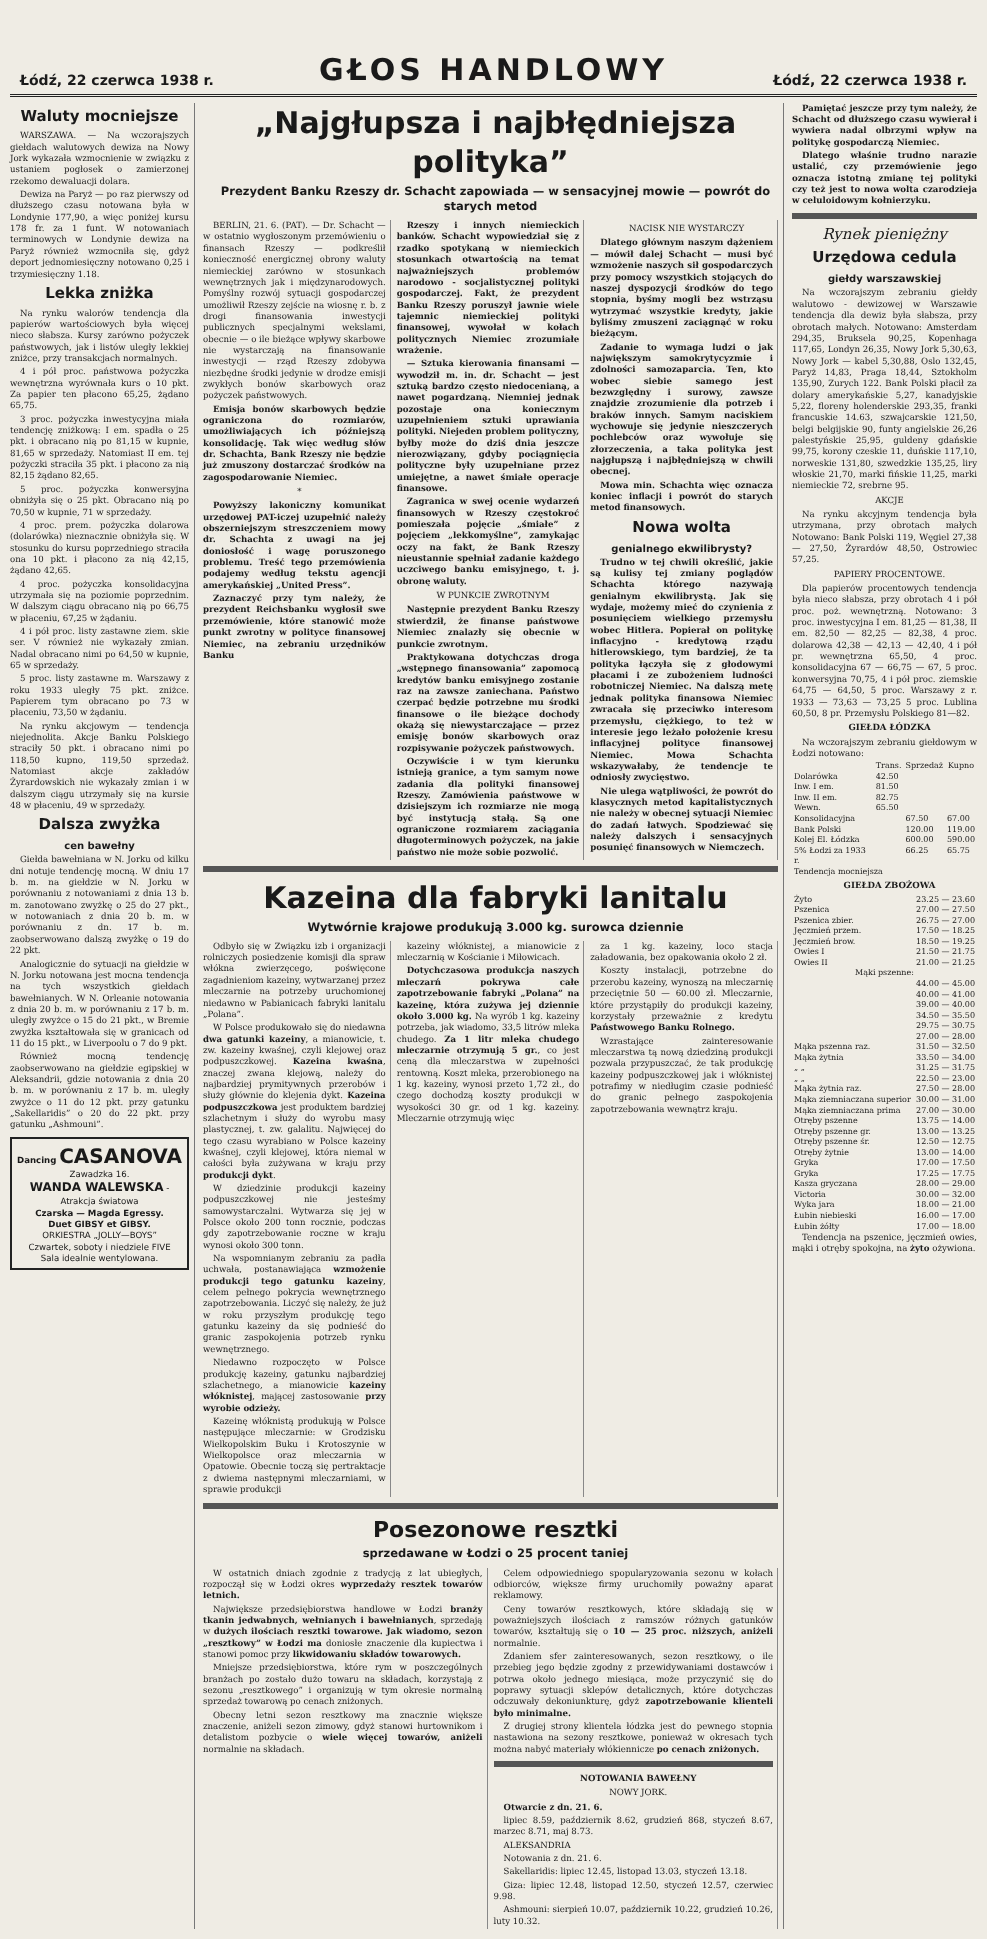Łódź, 22 czerwca 1938 r. GŁOS HANDLOWY Łódź, 22 czerwca 1938 r.
Waluty mocniejsze
WARSZAWA. — Na wczorajszych giełdach walutowych dewiza na Nowy Jork wykazała wzmocnienie w związku z ustaniem pogłosek o zamierzonej rzekomo dewaluacji dolara.
Dewiza na Paryż — po raz pierwszy od dłuższego czasu notowana była w Londynie 177,90, a więc poniżej kursu 178 fr. za 1 funt. W notowaniach terminowych w Londynie dewiza na Paryż również wzmocniła się, gdyż deport jednomiesięczny notowano 0,25 i trzymiesięczny 1.18.
Lekka zniżka
Na rynku walorów tendencja dla papierów wartościowych była więcej nieco słabsza. Kursy zarówno pożyczek państwowych, jak i listów uległy lekkiej zniżce, przy transakcjach normalnych.
4 i pół proc. państwowa pożyczka wewnętrzna wyrównała kurs o 10 pkt. Za papier ten płacono 65,25, żądano 65,75.
3 proc. pożyczka inwestycyjna miała tendencję zniżkową: I em. spadła o 25 pkt. i obracano nią po 81,15 w kupnie, 81,65 w sprzedaży. Natomiast II em. tej pożyczki straciła 35 pkt. i płacono za nią 82,15 żądano 82,65.
5 proc. pożyczka konwersyjna obniżyła się o 25 pkt. Obracano nią po 70,50 w kupnie, 71 w sprzedaży.
4 proc. prem. pożyczka dolarowa (dolarówka) nieznacznie obniżyła się. W stosunku do kursu poprzedniego straciła ona 10 pkt. i płacono za nią 42,15, żądano 42,65.
4 proc. pożyczka konsolidacyjna utrzymała się na poziomie poprzednim. W dalszym ciągu obracano nią po 66,75 w płaceniu, 67,25 w żądaniu.
4 i pół proc. listy zastawne ziem. skie ser. V również nie wykazały zmian. Nadal obracano nimi po 64,50 w kupnie, 65 w sprzedaży.
5 proc. listy zastawne m. Warszawy z roku 1933 uległy 75 pkt. zniżce. Papierem tym obracano po 73 w płaceniu, 73,50 w żądaniu.
Na rynku akcjowym — tendencja niejednolita. Akcje Banku Polskiego straciły 50 pkt. i obracano nimi po 118,50 kupno, 119,50 sprzedaż. Natomiast akcje zakładów Żyrardowskich nie wykazały zmian i w dalszym ciągu utrzymały się na kursie 48 w płaceniu, 49 w sprzedaży.
Dalsza zwyżka
cen bawełny
Giełda bawełniana w N. Jorku od kilku dni notuje tendencję mocną. W dniu 17 b. m. na giełdzie w N. Jorku w porównaniu z notowaniami z dnia 13 b. m. zanotowano zwyżkę o 25 do 27 pkt., w notowaniach z dnia 20 b. m. w porównaniu z dn. 17 b. m. zaobserwowano dalszą zwyżkę o 19 do 22 pkt.
Analogicznie do sytuacji na giełdzie w N. Jorku notowana jest mocna tendencja na tych wszystkich giełdach bawełnianych. W N. Orleanie notowania z dnia 20 b. m. w porównaniu z 17 b. m. uległy zwyżce o 15 do 21 pkt., w Bremie zwyżka kształtowała się w granicach od 11 do 15 pkt., w Liverpoolu o 7 do 9 pkt.
Również mocną tendencję zaobserwowano na giełdzie egipskiej w Aleksandrii, gdzie notowania z dnia 20 b. m. w porównaniu z 17 b. m. uległy zwyżce o 11 do 12 pkt. przy gatunku „Sakellaridis” o 20 do 22 pkt. przy gatunku „Ashmouni”.
Dancing CASANOVA
Zawadzka 16.
WANDA WALEWSKA - Atrakcja światowa
Czarska — Magda Egressy.
Duet GIBSY et GIBSY.
ORKIESTRA „JOLLY—BOYS”
Czwartek, soboty i niedziele FIVE
Sala idealnie wentylowana.
„Najgłupsza i najbłędniejsza polityka”
Prezydent Banku Rzeszy dr. Schacht zapowiada — w sensacyjnej mowie — powrót do starych metod
BERLIN, 21. 6. (PAT). — Dr. Schacht — w ostatnio wygłoszonym przemówieniu o finansach Rzeszy — podkreślił konieczność energicznej obrony waluty niemieckiej zarówno w stosunkach wewnętrznych jak i międzynarodowych. Pomyślny rozwój sytuacji gospodarczej umożliwił Rzeszy zejście na wiosnę r. b. z drogi finansowania inwestycji publicznych specjalnymi wekslami, obecnie — o ile bieżące wpływy skarbowe nie wystarczają na finansowanie inwestycji — rząd Rzeszy zdobywa niezbędne środki jedynie w drodze emisji zwykłych bonów skarbowych oraz pożyczek państwowych.
Emisja bonów skarbowych będzie ograniczona do rozmiarów, umożliwiających ich późniejszą konsolidację. Tak więc według słów dr. Schachta, Bank Rzeszy nie będzie już zmuszony dostarczać środków na zagospodarowanie Niemiec.
*
Powyższy lakoniczny komunikat urzędowej PAT-iczej uzupełnić należy obszerniejszym streszczeniem mowy dr. Schachta z uwagi na jej doniosłość i wagę poruszonego problemu. Treść tego przemówienia podajemy według tekstu agencji amerykańskiej „United Press”.
Zaznaczyć przy tym należy, że prezydent Reichsbanku wygłosił swe przemówienie, które stanowić może punkt zwrotny w polityce finansowej Niemiec, na zebraniu urzędników Banku
Rzeszy i innych niemieckich banków. Schacht wypowiedział się z rzadko spotykaną w niemieckich stosunkach otwartością na temat najważniejszych problemów narodowo - socjalistycznej polityki gospodarczej. Fakt, że prezydent Banku Rzeszy poruszył jawnie wiele tajemnic niemieckiej polityki finansowej, wywołał w kołach politycznych Niemiec zrozumiałe wrażenie.
— Sztuka kierowania finansami — wywodził m. in. dr. Schacht — jest sztuką bardzo często niedocenianą, a nawet pogardzaną. Niemniej jednak pozostaje ona koniecznym uzupełnieniem sztuki uprawiania polityki. Niejeden problem polityczny, byłby może do dziś dnia jeszcze nierozwiązany, gdyby pociągnięcia polityczne były uzupełniane przez umiejętne, a nawet śmiałe operacje finansowe.
Zagranica w swej ocenie wydarzeń finansowych w Rzeszy częstokroć pomieszała pojęcie „śmiałe” z pojęciem „lekkomyślne”, zamykając oczy na fakt, że Bank Rzeszy nieustannie spełniał zadanie każdego uczciwego banku emisyjnego, t. j. obronę waluty.
W PUNKCIE ZWROTNYM
Następnie prezydent Banku Rzeszy stwierdził, że finanse państwowe Niemiec znalazły się obecnie w punkcie zwrotnym.
Praktykowana dotychczas droga „wstępnego finansowania” zapomocą kredytów banku emisyjnego zostanie raz na zawsze zaniechana. Państwo czerpać będzie potrzebne mu środki finansowe o ile bieżące dochody okażą się niewystarczające — przez emisję bonów skarbowych oraz rozpisywanie pożyczek państwowych.
Oczywiście i w tym kierunku istnieją granice, a tym samym nowe zadania dla polityki finansowej Rzeszy. Zamówienia państwowe w dzisiejszym ich rozmiarze nie mogą być instytucją stałą. Są one ograniczone rozmiarem zaciągania długoterminowych pożyczek, na jakie państwo nie może sobie pozwolić.
NACISK NIE WYSTARCZY
Dlatego głównym naszym dążeniem — mówił dalej Schacht — musi być wzmożenie naszych sił gospodarczych przy pomocy wszystkich stojących do naszej dyspozycji środków do tego stopnia, byśmy mogli bez wstrząsu wytrzymać wszystkie kredyty, jakie byliśmy zmuszeni zaciągnąć w roku bieżącym.
Zadanie to wymaga ludzi o jak największym samokrytycyzmie i zdolności samozaparcia. Ten, kto wobec siebie samego jest bezwzględny i surowy, zawsze znajdzie zrozumienie dla potrzeb i braków innych. Samym naciskiem wychowuje się jedynie nieszczerych pochlebców oraz wywołuje się złorzeczenia, a taka polityka jest najgłupszą i najbłędniejszą w chwili obecnej.
Mowa min. Schachta więc oznacza koniec inflacji i powrót do starych metod finansowych.
Nowa wolta
genialnego ekwilibrysty?
Trudno w tej chwili określić, jakie są kulisy tej zmiany poglądów Schachta którego nazywają genialnym ekwilibrystą. Jak się wydaje, możemy mieć do czynienia z posunięciem wielkiego przemysłu wobec Hitlera. Popierał on politykę inflacyjno - kredytową rządu hitlerowskiego, tym bardziej, że ta polityka łączyła się z głodowymi płacami i ze zubożeniem ludności robotniczej Niemiec. Na dalszą metę jednak polityka finansowa Niemiec zwracała się przeciwko interesom przemysłu, ciężkiego, to też w interesie jego leżało położenie kresu inflacyjnej polityce finansowej Niemiec. Mowa Schachta wskazywałaby, że tendencje te odniosły zwycięstwo.
Nie ulega wątpliwości, że powrót do klasycznych metod kapitalistycznych nie należy w obecnej sytuacji Niemiec do zadań łatwych. Spodziewać się należy dalszych i sensacyjnych posunięć finansowych w Niemczech.
Kazeina dla fabryki lanitalu
Wytwórnie krajowe produkują 3.000 kg. surowca dziennie
Odbyło się w Związku izb i organizacji rolniczych posiedzenie komisji dla spraw włókna zwierzęcego, poświęcone zagadnieniom kazeiny, wytwarzanej przez mleczarnie na potrzeby uruchomionej niedawno w Pabianicach fabryki lanitalu „Polana”.
W Polsce produkowało się do niedawna dwa gatunki kazeiny, a mianowicie, t. zw. kazeiny kwaśnej, czyli klejowej oraz podpuszczkowej. Kazeina kwaśna, znaczej zwana klejową, należy do najbardziej prymitywnych przerobów i służy głównie do klejenia dykt. Kazeina podpuszczkowa jest produktem bardziej szlachetnym i służy do wyrobu masy plastycznej, t. zw. galalitu. Najwięcej do tego czasu wyrabiano w Polsce kazeiny kwaśnej, czyli klejowej, która niemal w całości była zużywana w kraju przy produkcji dykt.
W dziedzinie produkcji kazeiny podpuszczkowej nie jesteśmy samowystarczalni. Wytwarza się jej w Polsce około 200 tonn rocznie, podczas gdy zapotrzebowanie roczne w kraju wynosi około 300 tonn.
Na wspomnianym zebraniu za padła uchwała, postanawiająca wzmożenie produkcji tego gatunku kazeiny, celem pełnego pokrycia wewnętrznego zapotrzebowania. Liczyć się należy, że już w roku przyszłym produkcję tego gatunku kazeiny da się podnieść do granic zaspokojenia potrzeb rynku wewnętrznego.
Niedawno rozpoczęto w Polsce produkcję kazeiny, gatunku najbardziej szlachetnego, a mianowicie kazeiny włóknistej, mającej zastosowanie przy wyrobie odzieży.
Kazeinę włóknistą produkują w Polsce następujące mleczarnie: w Grodzisku Wielkopolskim Buku i Krotoszynie w Wielkopolsce oraz mleczarnia w Opatowie. Obecnie toczą się pertraktacje z dwiema następnymi mleczarniami, w sprawie produkcji
kazeiny włóknistej, a mianowicie z mleczarnią w Kościanie i Miłowicach.
Dotychczasowa produkcja naszych mleczarń pokrywa całe zapotrzebowanie fabryki „Polana” na kazeinę, która zużywa jej dziennie około 3.000 kg. Na wyrób 1 kg. kazeiny potrzeba, jak wiadomo, 33,5 litrów mleka chudego. Za 1 litr mleka chudego mleczarnie otrzymują 5 gr., co jest ceną dla mleczarstwa w zupełności rentowną. Koszt mleka, przerobionego na 1 kg. kazeiny, wynosi przeto 1,72 zł., do czego dochodzą koszty produkcji w wysokości 30 gr. od 1 kg. kazeiny. Mleczarnie otrzymują więc
za 1 kg. kazeiny, loco stacja załadowania, bez opakowania około 2 zł.
Koszty instalacji, potrzebne do przerobu kazeiny, wynoszą na mleczarnię przeciętnie 50 — 60.00 zł. Mleczarnie, które przystąpiły do produkcji kazeiny, korzystały przeważnie z kredytu Państwowego Banku Rolnego.
Wzrastające zainteresowanie mleczarstwa tą nową dziedziną produkcji pozwala przypuszczać, że tak produkcję kazeiny podpuszczkowej jak i włóknistej potrafimy w niedługim czasie podnieść do granic pełnego zaspokojenia zapotrzebowania wewnątrz kraju.
Posezonowe resztki
sprzedawane w Łodzi o 25 procent taniej
W ostatnich dniach zgodnie z tradycją z lat ubiegłych, rozpoczął się w Łodzi okres wyprzedaży resztek towarów letnich.
Największe przedsiębiorstwa handlowe w Łodzi branży tkanin jedwabnych, wełnianych i bawełnianych, sprzedają w dużych ilościach resztki towarowe. Jak wiadomo, sezon „resztkowy” w Łodzi ma doniosłe znaczenie dla kupiectwa i stanowi pomoc przy likwidowaniu składów towarowych.
Mniejsze przedsiębiorstwa, które rym w poszczególnych branżach po zostało dużo towaru na składach, korzystają z sezonu „resztkowego” i organizują w tym okresie normalną sprzedaż towarową po cenach zniżonych.
Obecny letni sezon resztkowy ma znacznie większe znaczenie, aniżeli sezon zimowy, gdyż stanowi hurtownikom i detalistom pozbycie o wiele więcej towarów, aniżeli normalnie na składach.
Celem odpowiedniego spopularyzowania sezonu w kołach odbiorców, większe firmy uruchomiły poważny aparat reklamowy.
Ceny towarów resztkowych, które składają się w poważniejszych ilościach z ramszów różnych gatunków towarów, kształtują się o 10 — 25 proc. niższych, aniżeli normalnie.
Zdaniem sfer zainteresowanych, sezon resztkowy, o ile przebieg jego będzie zgodny z przewidywaniami dostawców i potrwa około jednego miesiąca, może przyczynić się do poprawy sytuacji sklepów detalicznych, które dotychczas odczuwały dekoniunkturę, gdyż zapotrzebowanie klienteli było minimalne.
Z drugiej strony klientela łódzka jest do pewnego stopnia nastawiona na sezony resztkowe, ponieważ w okresach tych można nabyć materiały włókiennicze po cenach zniżonych.
NOTOWANIA BAWEŁNY
NOWY JORK.
Otwarcie z dn. 21. 6.
lipiec 8.59, październik 8.62, grudzień 868, styczeń 8.67, marzec 8.71, maj 8.73.
ALEKSANDRIA
Notowania z dn. 21. 6.
Sakellaridis: lipiec 12.45, listopad 13.03, styczeń 13.18.
Giza: lipiec 12.48, listopad 12.50, styczeń 12.57, czerwiec 9.98.
Ashmouni: sierpień 10.07, październik 10.22, grudzień 10.26, luty 10.32.
Pamiętać jeszcze przy tym należy, że Schacht od dłuższego czasu wywierał i wywiera nadal olbrzymi wpływ na politykę gospodarczą Niemiec.
Dlatego właśnie trudno narazie ustalić, czy przemówienie jego oznacza istotną zmianę tej polityki czy też jest to nowa wolta czarodzieja w celuloidowym kołnierzyku.
Rynek pieniężny
Urzędowa cedula
giełdy warszawskiej
Na wczorajszym zebraniu giełdy walutowo - dewizowej w Warszawie tendencja dla dewiz była słabsza, przy obrotach małych. Notowano: Amsterdam 294,35, Bruksela 90,25, Kopenhaga 117,65, Londyn 26,35, Nowy Jork 5,30,63, Nowy Jork — kabel 5,30,88, Oslo 132,45, Paryż 14,83, Praga 18,44, Sztokholm 135,90, Zurych 122. Bank Polski płacił za dolary amerykańskie 5,27, kanadyjskie 5,22, floreny holenderskie 293,35, franki francuskie 14.63, szwajcarskie 121,50, belgi belgijskie 90, funty angielskie 26,26 palestyńskie 25,95, guldeny gdańskie 99,75, korony czeskie 11, duńskie 117,10, norweskie 131,80, szwedzkie 135,25, liry włoskie 21,70, marki fińskie 11,25, marki niemieckie 72, srebrne 95.
AKCJE
Na rynku akcyjnym tendencja była utrzymana, przy obrotach małych Notowano: Bank Polski 119, Węgiel 27,38 — 27,50, Żyrardów 48,50, Ostrowiec 57,25.
PAPIERY PROCENTOWE.
Dla papierów procentowych tendencja była nieco słabsza, przy obrotach 4 i pół proc. poż. wewnętrzną. Notowano: 3 proc. inwestycyjna I em. 81,25 — 81,38, II em. 82,50 — 82,25 — 82,38, 4 proc. dolarowa 42,38 — 42,13 — 42,40, 4 i pół pr. wewnętrzna 65,50, 4 proc. konsolidacyjna 67 — 66,75 — 67, 5 proc. konwersyjna 70,75, 4 i pół proc. ziemskie 64,75 — 64,50, 5 proc. Warszawy z r. 1933 — 73,63 — 73,25 5 proc. Lublina 60,50, 8 pr. Przemysłu Polskiego 81—82.
GIEŁDA ŁÓDZKA
Na wczorajszym zebraniu giełdowym w Łodzi notowano:
| | Trans. | Sprzedaż | Kupno |
| --- | --- | --- | --- |
| Dolarówka | 42.50 | | |
| Inw. I em. | 81.50 | | |
| Inw. II em. | 82.75 | | |
| Wewn. | 65.50 | | |
| Konsolidacyjna | | 67.50 | 67.00 |
| Bank Polski | | 120.00 | 119.00 |
| Kolej El. Łódzka | | 600.00 | 590.00 |
| 5% Łodzi za 1933 r. | | 66.25 | 65.75 |
| Tendencja mocniejsza | | | |
GIEŁDA ZBOŻOWA
| Żyto | 23.25 — 23.60 |
| Pszenica | 27.00 — 27.50 |
| Pszenica zbier. | 26.75 — 27.00 |
| Jęczmień przem. | 17.50 — 18.25 |
| Jęczmień brow. | 18.50 — 19.25 |
| Owies I | 21.50 — 21.75 |
| Owies II | 21.00 — 21.25 |
| Mąki pszenne: | |
| | 44.00 — 45.00 |
| | 40.00 — 41.00 |
| | 39.00 — 40.00 |
| | 34.50 — 35.50 |
| | 29.75 — 30.75 |
| | 27.00 — 28.00 |
| Mąka pszenna raz. | 31.50 — 32.50 |
| Mąka żytnia | 33.50 — 34.00 |
| „ „ | 31.25 — 31.75 |
| „ „ | 22.50 — 23.00 |
| Mąka żytnia raz. | 27.50 — 28.00 |
| Mąka ziemniaczana superior | 30.00 — 31.00 |
| Mąka ziemniaczana prima | 27.00 — 30.00 |
| Otręby pszenne | 13.75 — 14.00 |
| Otręby pszenne gr. | 13.00 — 13.25 |
| Otręby pszenne śr. | 12.50 — 12.75 |
| Otręby żytnie | 13.00 — 14.00 |
| Gryka | 17.00 — 17.50 |
| Gryka | 17.25 — 17.75 |
| Kasza gryczana | 28.00 — 29.00 |
| Victoria | 30.00 — 32.00 |
| Wyka jara | 18.00 — 21.00 |
| Łubin niebieski | 16.00 — 17.00 |
| Łubin żółty | 17.00 — 18.00 |
Tendencja na pszenice, jęczmień owies, mąki i otręby spokojna, na żyto ożywiona.